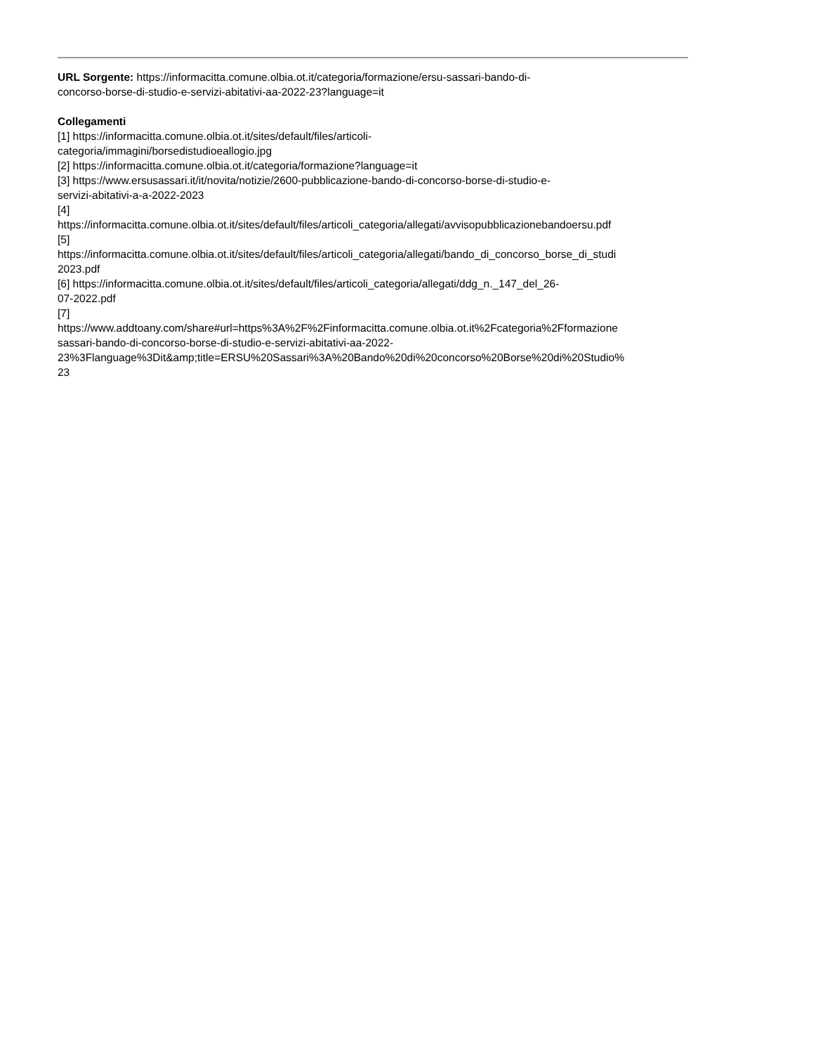URL Sorgente: https://informacitta.comune.olbia.ot.it/categoria/formazione/ersu-sassari-bando-di-
concorso-borse-di-studio-e-servizi-abitativi-aa-2022-23?language=it
Collegamenti
[1] https://informacitta.comune.olbia.ot.it/sites/default/files/articoli-
categoria/immagini/borsedistudioeallogio.jpg
[2] https://informacitta.comune.olbia.ot.it/categoria/formazione?language=it
[3] https://www.ersusassari.it/it/novita/notizie/2600-pubblicazione-bando-di-concorso-borse-di-studio-e-
servizi-abitativi-a-a-2022-2023
[4]
https://informacitta.comune.olbia.ot.it/sites/default/files/articoli_categoria/allegati/avvisopubblicazionebandoersu.pdf
[5]
https://informacitta.comune.olbia.ot.it/sites/default/files/articoli_categoria/allegati/bando_di_concorso_borse_di_studi
2023.pdf
[6] https://informacitta.comune.olbia.ot.it/sites/default/files/articoli_categoria/allegati/ddg_n._147_del_26-
07-2022.pdf
[7]
https://www.addtoany.com/share#url=https%3A%2F%2Finformacitta.comune.olbia.ot.it%2Fcategoria%2Fformazione
sassari-bando-di-concorso-borse-di-studio-e-servizi-abitativi-aa-2022-
23%3Flanguage%3Dit&amp;title=ERSU%20Sassari%3A%20Bando%20di%20concorso%20Borse%20di%20Studio%
23